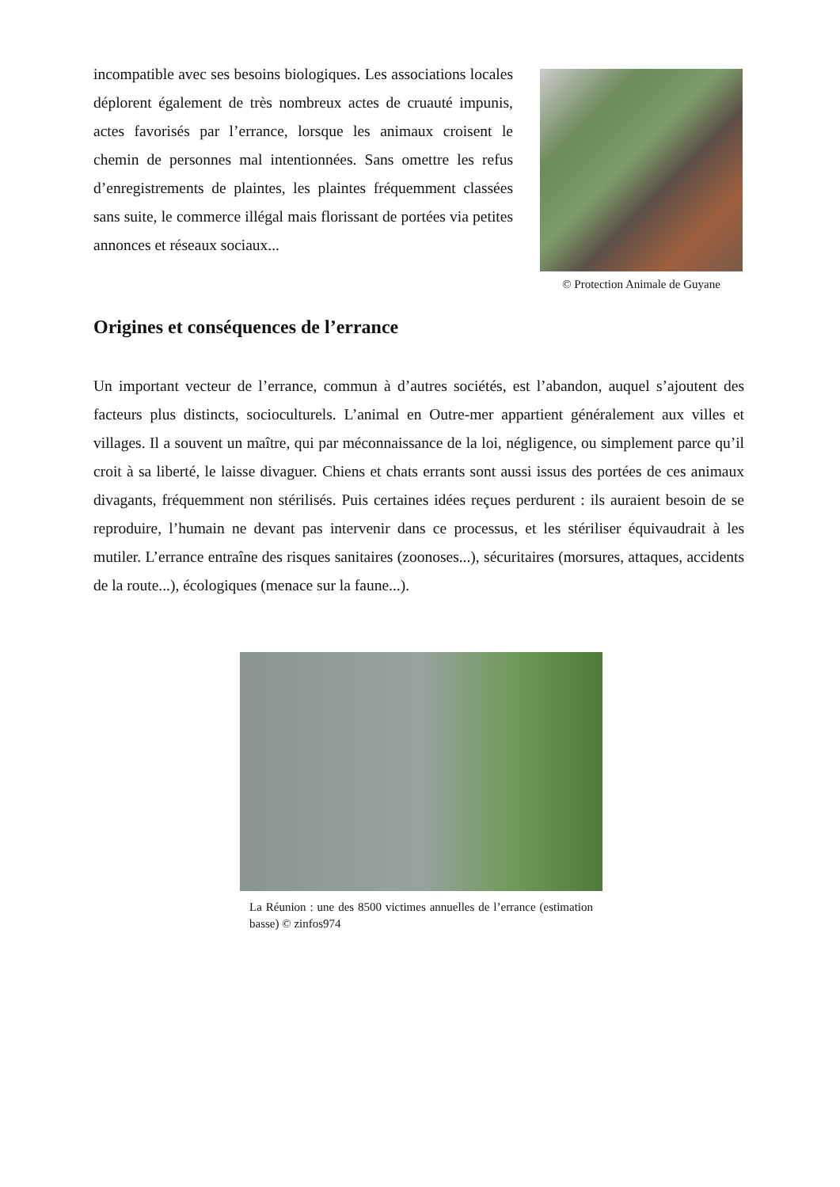incompatible avec ses besoins biologiques. Les associations locales déplorent également de très nombreux actes de cruauté impunis, actes favorisés par l’errance, lorsque les animaux croisent le chemin de personnes mal intentionnées. Sans omettre les refus d’enregistrements de plaintes, les plaintes fréquemment classées sans suite, le commerce illégal mais florissant de portées via petites annonces et réseaux sociaux...
© Protection Animale de Guyane
Origines et conséquences de l’errance
Un important vecteur de l’errance, commun à d’autres sociétés, est l’abandon, auquel s’ajoutent des facteurs plus distincts, socioculturels. L’animal en Outre-mer appartient généralement aux villes et villages. Il a souvent un maître, qui par méconnaissance de la loi, négligence, ou simplement parce qu’il croit à sa liberté, le laisse divaguer. Chiens et chats errants sont aussi issus des portées de ces animaux divagants, fréquemment non stérilisés. Puis certaines idées reçues perdurent : ils auraient besoin de se reproduire, l’humain ne devant pas intervenir dans ce processus, et les stériliser équivaudrait à les mutiler. L’errance entraîne des risques sanitaires (zoonoses...), sécuritaires (morsures, attaques, accidents de la route...), écologiques (menace sur la faune...).
La Réunion : une des 8500 victimes annuelles de l’errance (estimation basse) © zinfos974